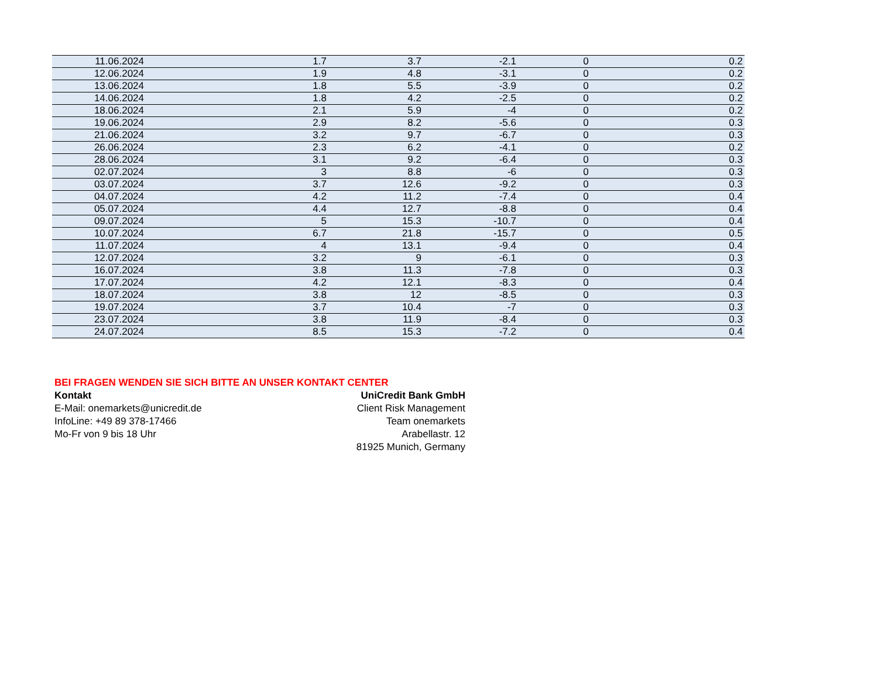| 11.06.2024 | 1.7 | 3.7 | -2.1 | 0 | 0.2 |
| 12.06.2024 | 1.9 | 4.8 | -3.1 | 0 | 0.2 |
| 13.06.2024 | 1.8 | 5.5 | -3.9 | 0 | 0.2 |
| 14.06.2024 | 1.8 | 4.2 | -2.5 | 0 | 0.2 |
| 18.06.2024 | 2.1 | 5.9 | -4 | 0 | 0.2 |
| 19.06.2024 | 2.9 | 8.2 | -5.6 | 0 | 0.3 |
| 21.06.2024 | 3.2 | 9.7 | -6.7 | 0 | 0.3 |
| 26.06.2024 | 2.3 | 6.2 | -4.1 | 0 | 0.2 |
| 28.06.2024 | 3.1 | 9.2 | -6.4 | 0 | 0.3 |
| 02.07.2024 | 3 | 8.8 | -6 | 0 | 0.3 |
| 03.07.2024 | 3.7 | 12.6 | -9.2 | 0 | 0.3 |
| 04.07.2024 | 4.2 | 11.2 | -7.4 | 0 | 0.4 |
| 05.07.2024 | 4.4 | 12.7 | -8.8 | 0 | 0.4 |
| 09.07.2024 | 5 | 15.3 | -10.7 | 0 | 0.4 |
| 10.07.2024 | 6.7 | 21.8 | -15.7 | 0 | 0.5 |
| 11.07.2024 | 4 | 13.1 | -9.4 | 0 | 0.4 |
| 12.07.2024 | 3.2 | 9 | -6.1 | 0 | 0.3 |
| 16.07.2024 | 3.8 | 11.3 | -7.8 | 0 | 0.3 |
| 17.07.2024 | 4.2 | 12.1 | -8.3 | 0 | 0.4 |
| 18.07.2024 | 3.8 | 12 | -8.5 | 0 | 0.3 |
| 19.07.2024 | 3.7 | 10.4 | -7 | 0 | 0.3 |
| 23.07.2024 | 3.8 | 11.9 | -8.4 | 0 | 0.3 |
| 24.07.2024 | 8.5 | 15.3 | -7.2 | 0 | 0.4 |
BEI FRAGEN WENDEN SIE SICH BITTE AN UNSER KONTAKT CENTER
Kontakt
E-Mail: onemarkets@unicredit.de
InfoLine: +49 89 378-17466
Mo-Fr von 9 bis 18 Uhr
UniCredit Bank GmbH
Client Risk Management
Team onemarkets
Arabellastr. 12
81925 Munich, Germany